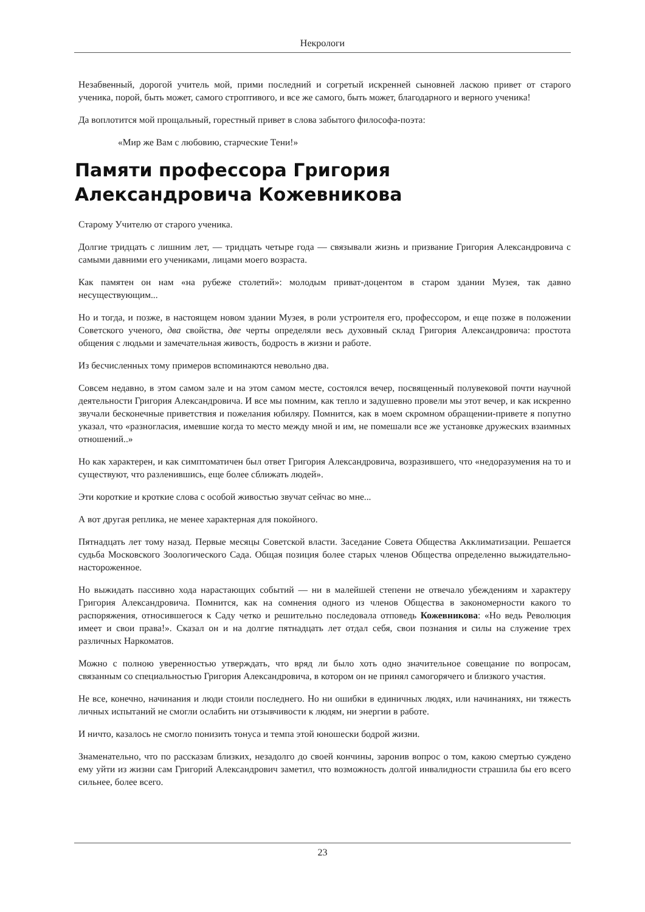Некрологи
Незабвенный, дорогой учитель мой, прими последний и согретый искренней сыновней ласкою привет от старого ученика, порой, быть может, самого строптивого, и все же самого, быть может, благодарного и верного ученика!
Да воплотится мой прощальный, горестный привет в слова забытого философа-поэта:
«Мир же Вам с любовию, старческие Тени!»
Памяти профессора Григория Александровича Кожевникова
Старому Учителю от старого ученика.
Долгие тридцать с лишним лет, — тридцать четыре года — связывали жизнь и призвание Григория Александровича с самыми давними его учениками, лицами моего возраста.
Как памятен он нам «на рубеже столетий»: молодым приват-доцентом в старом здании Музея, так давно несуществующим...
Но и тогда, и позже, в настоящем новом здании Музея, в роли устроителя его, профессором, и еще позже в положении Советского ученого, два свойства, две черты определяли весь духовный склад Григория Александровича: простота общения с людьми и замечательная живость, бодрость в жизни и работе.
Из бесчисленных тому примеров вспоминаются невольно два.
Совсем недавно, в этом самом зале и на этом самом месте, состоялся вечер, посвященный полувековой почти научной деятельности Григория Александровича. И все мы помним, как тепло и задушевно провели мы этот вечер, и как искренно звучали бесконечные приветствия и пожелания юбиляру. Помнится, как в моем скромном обращении-привете я попутно указал, что «разногласия, имевшие когда то место между мной и им, не помешали все же установке дружеских взаимных отношений..»
Но как характерен, и как симптоматичен был ответ Григория Александровича, возразившего, что «недоразумения на то и существуют, что разленившись, еще более сближать людей».
Эти короткие и кроткие слова с особой живостью звучат сейчас во мне...
А вот другая реплика, не менее характерная для покойного.
Пятнадцать лет тому назад. Первые месяцы Советской власти. Заседание Совета Общества Акклиматизации. Решается судьба Московского Зоологического Сада. Общая позиция более старых членов Общества определенно выжидательно-настороженное.
Но выжидать пассивно хода нарастающих событий — ни в малейшей степени не отвечало убеждениям и характеру Григория Александровича. Помнится, как на сомнения одного из членов Общества в закономерности какого то распоряжения, относившегося к Саду четко и решительно последовала отповедь Кожевникова: «Но ведь Революция имеет и свои права!». Сказал он и на долгие пятнадцать лет отдал себя, свои познания и силы на служение трех различных Наркоматов.
Можно с полною уверенностью утверждать, что вряд ли было хоть одно значительное совещание по вопросам, связанным со специальностью Григория Александровича, в котором он не принял самогорячего и близкого участия.
Не все, конечно, начинания и люди стоили последнего. Но ни ошибки в единичных людях, или начинаниях, ни тяжесть личных испытаний не смогли ослабить ни отзывчивости к людям, ни энергии в работе.
И ничто, казалось не смогло понизить тонуса и темпа этой юношески бодрой жизни.
Знаменательно, что по рассказам близких, незадолго до своей кончины, заронив вопрос о том, какою смертью суждено ему уйти из жизни сам Григорий Александрович заметил, что возможность долгой инвалидности страшила бы его всего сильнее, более всего.
23